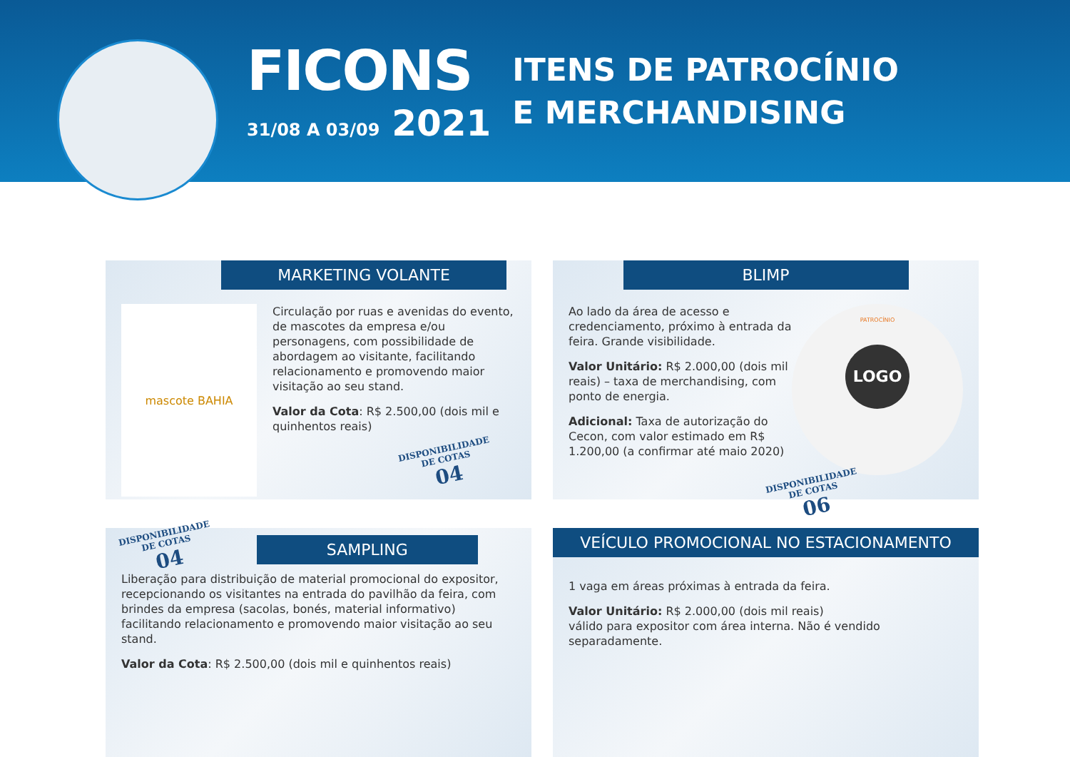FICONS
31/08 A 03/09 2021
ITENS DE PATROCÍNIO
E MERCHANDISING
MARKETING VOLANTE
mascote BAHIA
Circulação por ruas e avenidas do evento, de mascotes da empresa e/ou personagens, com possibilidade de abordagem ao visitante, facilitando relacionamento e promovendo maior visitação ao seu stand.
Valor da Cota: R$ 2.500,00 (dois mil e quinhentos reais)
DISPONIBILIDADE
DE COTAS 04
BLIMP
PATROCÍNIO
LOGO
Ao lado da área de acesso e credenciamento, próximo à entrada da feira. Grande visibilidade.
Valor Unitário: R$ 2.000,00 (dois mil reais) – taxa de merchandising, com ponto de energia.
Adicional: Taxa de autorização do Cecon, com valor estimado em R$ 1.200,00 (a confirmar até maio 2020)
DISPONIBILIDADE
DE COTAS 06
DISPONIBILIDADE
DE COTAS 04
SAMPLING
Liberação para distribuição de material promocional do expositor, recepcionando os visitantes na entrada do pavilhão da feira, com brindes da empresa (sacolas, bonés, material informativo) facilitando relacionamento e promovendo maior visitação ao seu stand.
Valor da Cota: R$ 2.500,00 (dois mil e quinhentos reais)
VEÍCULO PROMOCIONAL NO ESTACIONAMENTO
1 vaga em áreas próximas à entrada da feira.
Valor Unitário: R$ 2.000,00 (dois mil reais)
válido para expositor com área interna. Não é vendido separadamente.